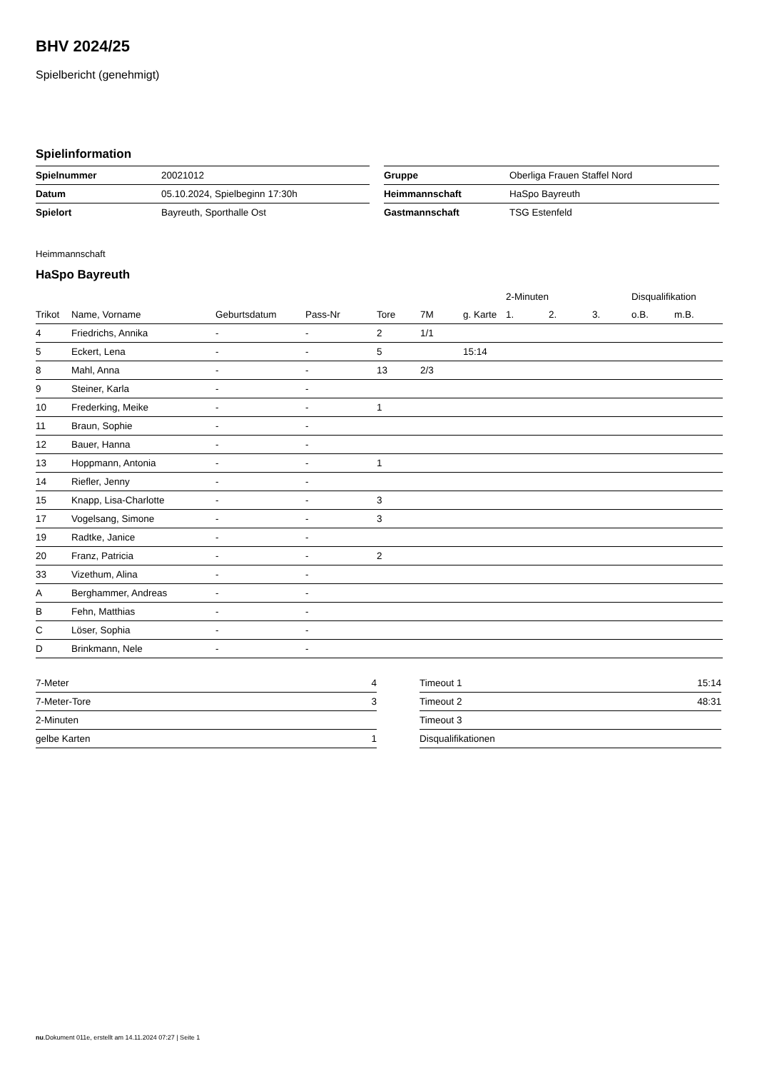BHV 2024/25
Spielbericht (genehmigt)
Spielinformation
| Spielnummer | 20021012 |
| Datum | 05.10.2024, Spielbeginn 17:30h |
| Spielort | Bayreuth, Sporthalle Ost |
| Gruppe | Oberliga Frauen Staffel Nord |
| Heimmannschaft | HaSpo Bayreuth |
| Gastmannschaft | TSG Estenfeld |
Heimmannschaft
HaSpo Bayreuth
| | | | | | | | 2-Minuten | | | Disqualifikation | |
| --- | --- | --- | --- | --- | --- | --- | --- | --- | --- | --- | --- |
| Trikot | Name, Vorname | Geburtsdatum | Pass-Nr | Tore | 7M | g. Karte | 1. | 2. | 3. | o.B. | m.B. |
| 4 | Friedrichs, Annika | - | - | 2 | 1/1 | | | | | | |
| 5 | Eckert, Lena | - | - | 5 | | 15:14 | | | | | |
| 8 | Mahl, Anna | - | - | 13 | 2/3 | | | | | | |
| 9 | Steiner, Karla | - | - | | | | | | | | |
| 10 | Frederking, Meike | - | - | 1 | | | | | | | |
| 11 | Braun, Sophie | - | - | | | | | | | | |
| 12 | Bauer, Hanna | - | - | | | | | | | | |
| 13 | Hoppmann, Antonia | - | - | 1 | | | | | | | |
| 14 | Riefler, Jenny | - | - | | | | | | | | |
| 15 | Knapp, Lisa-Charlotte | - | - | 3 | | | | | | | |
| 17 | Vogelsang, Simone | - | - | 3 | | | | | | | |
| 19 | Radtke, Janice | - | - | | | | | | | | |
| 20 | Franz, Patricia | - | - | 2 | | | | | | | |
| 33 | Vizethum, Alina | - | - | | | | | | | | |
| A | Berghammer, Andreas | - | - | | | | | | | | |
| B | Fehn, Matthias | - | - | | | | | | | | |
| C | Löser, Sophia | - | - | | | | | | | | |
| D | Brinkmann, Nele | - | - | | | | | | | | |
| 7-Meter | 4 |
| 7-Meter-Tore | 3 |
| 2-Minuten | |
| gelbe Karten | 1 |
| Timeout 1 | 15:14 |
| Timeout 2 | 48:31 |
| Timeout 3 | |
| Disqualifikationen | |
nu.Dokument 011e, erstellt am 14.11.2024 07:27 | Seite 1